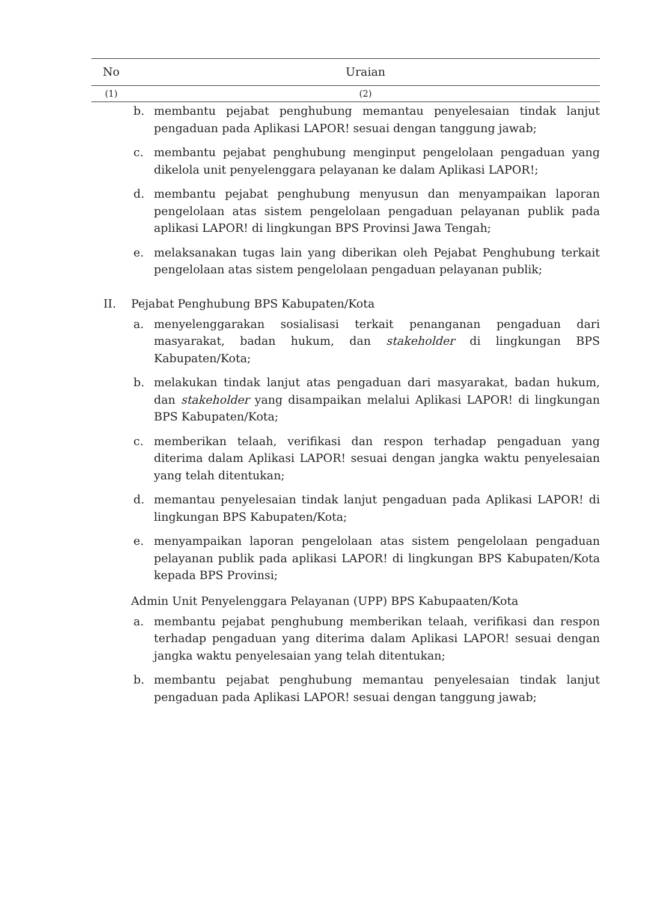| No | Uraian |
| --- | --- |
| (1) | (2) |
b. membantu pejabat penghubung memantau penyelesaian tindak lanjut pengaduan pada Aplikasi LAPOR! sesuai dengan tanggung jawab;
c. membantu pejabat penghubung menginput pengelolaan pengaduan yang dikelola unit penyelenggara pelayanan ke dalam Aplikasi LAPOR!;
d. membantu pejabat penghubung menyusun dan menyampaikan laporan pengelolaan atas sistem pengelolaan pengaduan pelayanan publik pada aplikasi LAPOR! di lingkungan BPS Provinsi Jawa Tengah;
e. melaksanakan tugas lain yang diberikan oleh Pejabat Penghubung terkait pengelolaan atas sistem pengelolaan pengaduan pelayanan publik;
II. Pejabat Penghubung BPS Kabupaten/Kota
a. menyelenggarakan sosialisasi terkait penanganan pengaduan dari masyarakat, badan hukum, dan stakeholder di lingkungan BPS Kabupaten/Kota;
b. melakukan tindak lanjut atas pengaduan dari masyarakat, badan hukum, dan stakeholder yang disampaikan melalui Aplikasi LAPOR! di lingkungan BPS Kabupaten/Kota;
c. memberikan telaah, verifikasi dan respon terhadap pengaduan yang diterima dalam Aplikasi LAPOR! sesuai dengan jangka waktu penyelesaian yang telah ditentukan;
d. memantau penyelesaian tindak lanjut pengaduan pada Aplikasi LAPOR! di lingkungan BPS Kabupaten/Kota;
e. menyampaikan laporan pengelolaan atas sistem pengelolaan pengaduan pelayanan publik pada aplikasi LAPOR! di lingkungan BPS Kabupaten/Kota kepada BPS Provinsi;
Admin Unit Penyelenggara Pelayanan (UPP) BPS Kabupaaten/Kota
a. membantu pejabat penghubung memberikan telaah, verifikasi dan respon terhadap pengaduan yang diterima dalam Aplikasi LAPOR! sesuai dengan jangka waktu penyelesaian yang telah ditentukan;
b. membantu pejabat penghubung memantau penyelesaian tindak lanjut pengaduan pada Aplikasi LAPOR! sesuai dengan tanggung jawab;